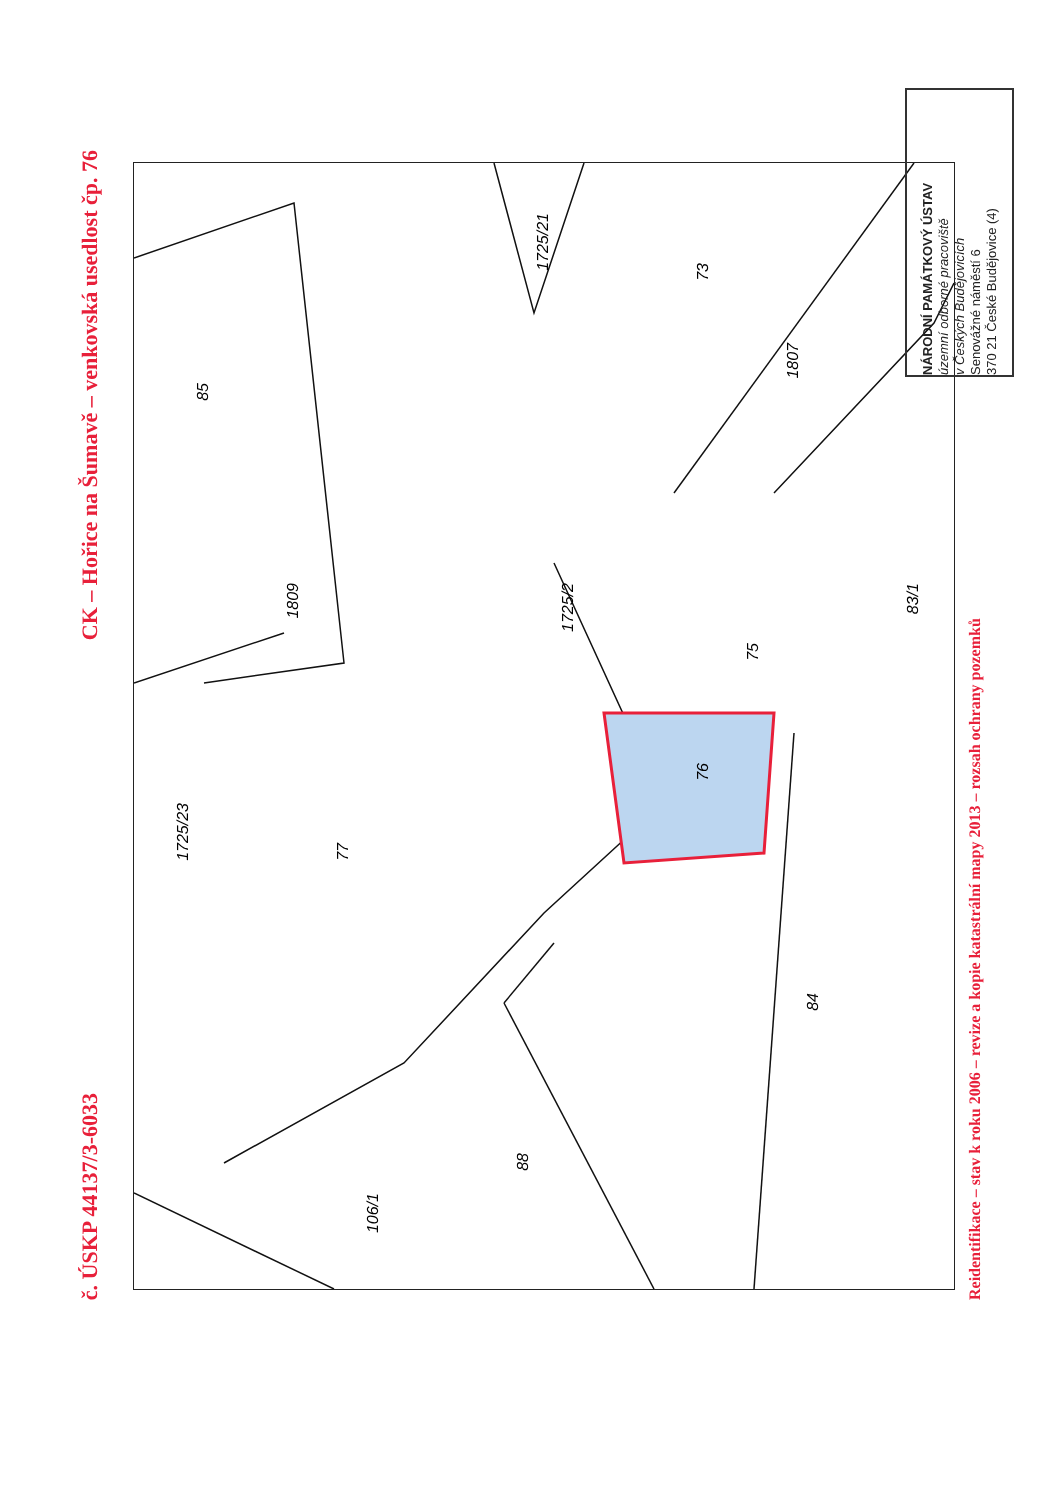CK – Hořice na Šumavě – venkovská usedlost čp. 76
č. ÚSKP 44137/3-6033
1725/21
73
1807
85
1809
1725/2
83/1
75
76
77
1725/23
84
88
106/1
NÁRODNÍ PAMÁTKOVÝ ÚSTAV
územní odborné pracoviště
v Českých Budějovicích
Senovážné náměstí 6
370 21 České Budějovice (4)
Reidentifikace – stav k roku 2006 – revize a kopie katastrální mapy 2013 – rozsah ochrany pozemků